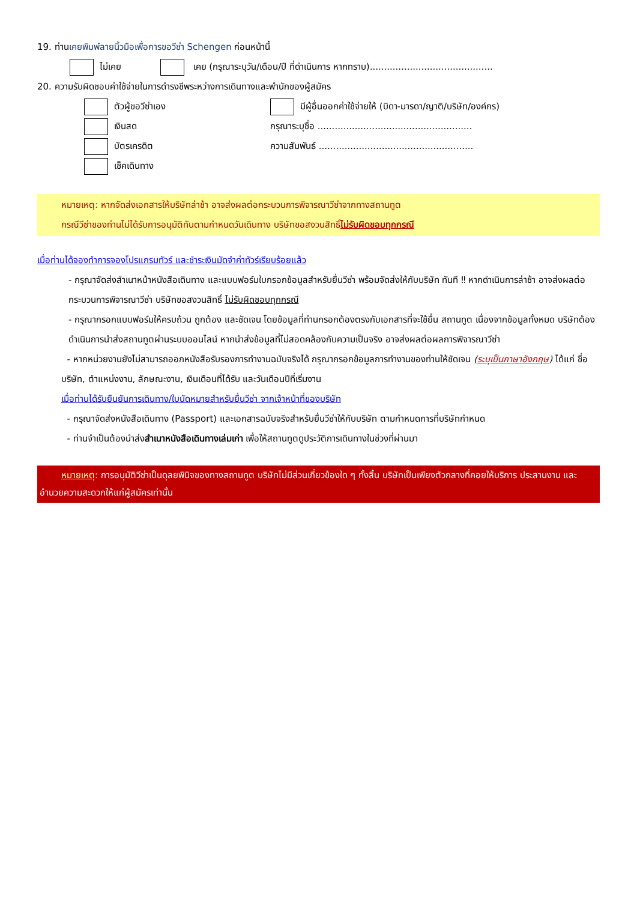19. ท่านเคยพิมพ์ลายนิ้วมือเพื่อการขอวีซ่า Schengen ก่อนหน้านี้
ไม่เคย เคย (กรุณาระบุวัน/เดือน/ปี ที่ดำเนินการ หากทราบ)...........................................
20. ความรับผิดชอบค่าใช้จ่ายในการดำรงชีพระหว่างการเดินทางและพำนักของผู้สมัคร
ตัวผู้ขอวีซ่าเอง
เงินสด
บัตรเครดิต
เช็คเดินทาง
มีผู้อื่นออกค่าใช้จ่ายให้ (บิดา-มารดา/ญาติ/บริษัท/องค์กร)
กรุณาระบุชื่อ ......................................................
ความสัมพันธ์ ......................................................
หมายเหตุ: หากจัดส่งเอกสารให้บริษัทล่าช้า อาจส่งผลต่อกระบวนการพิจารณาวีซ่าจากทางสถานทูต
กรณีวีซ่าของท่านไม่ได้รับการอนุมัติทันตามกำหนดวันเดินทาง บริษัทขอสงวนสิทธิ์ไม่รับผิดชอบทุกกรณี
เมื่อท่านได้จองทำการจองโปรแกรมทัวร์ และชำระเงินมัดจำค่าทัวร์เรียบร้อยแล้ว
- กรุณาจัดส่งสำเนาหน้าหนังสือเดินทาง และแบบฟอร์มใบกรอกข้อมูลสำหรับยื่นวีซ่า พร้อมจัดส่งให้กับบริษัท ทันที ‼ หากดำเนินการล่าช้า อาจส่งผลต่อกระบวนการพิจารณาวีซ่า บริษัทขอสงวนสิทธิ์ ไม่รับผิดชอบทุกกรณี
- กรุณากรอกแบบฟอร์มให้ครบถ้วน ถูกต้อง และชัดเจน โดยข้อมูลที่ท่านกรอกต้องตรงกับเอกสารที่จะใช้ยื่น สถานทูต เนื่องจากข้อมูลทั้งหมด บริษัทต้องดำเนินการนำส่งสถานทูตผ่านระบบออนไลน์ หากนำส่งข้อมูลที่ไม่สอดคล้องกับความเป็นจริง อาจส่งผลต่อผลการพิจารณาวีซ่า
- หากหน่วยงานยังไม่สามารถออกหนังสือรับรองการทำงานฉบับจริงได้ กรุณากรอกข้อมูลการทำงานของท่านให้ชัดเจน (ระบุเป็นภาษาอังกฤษ) ได้แก่ ชื่อบริษัท, ตำแหน่งงาน, ลักษณะงาน, เงินเดือนที่ได้รับ และวันเดือนปีที่เริ่มงาน
เมื่อท่านได้รับยืนยันการเดินทาง/ใบนัดหมายสำหรับยื่นวีซ่า จากเจ้าหน้าที่ของบริษัท
- กรุณาจัดส่งหนังสือเดินทาง (Passport) และเอกสารฉบับจริงสำหรับยื่นวีซ่าให้กับบริษัท ตามกำหนดการที่บริษัทกำหนด
- ท่านจำเป็นต้องนำส่งสำเนาหนังสือเดินทางเล่มเก่า เพื่อให้สถานทูตดูประวัติการเดินทางในช่วงที่ผ่านมา
หมายเหตุ: การอนุมัติวีซ่าเป็นดุลยพินิจของทางสถานทูต บริษัทไม่มีส่วนเกี่ยวข้องใด ๆ ทั้งสิ้น บริษัทเป็นเพียงตัวกลางที่คอยให้บริการ ประสานงาน และอำนวยความสะดวกให้แก่ผู้สมัครเท่านั้น